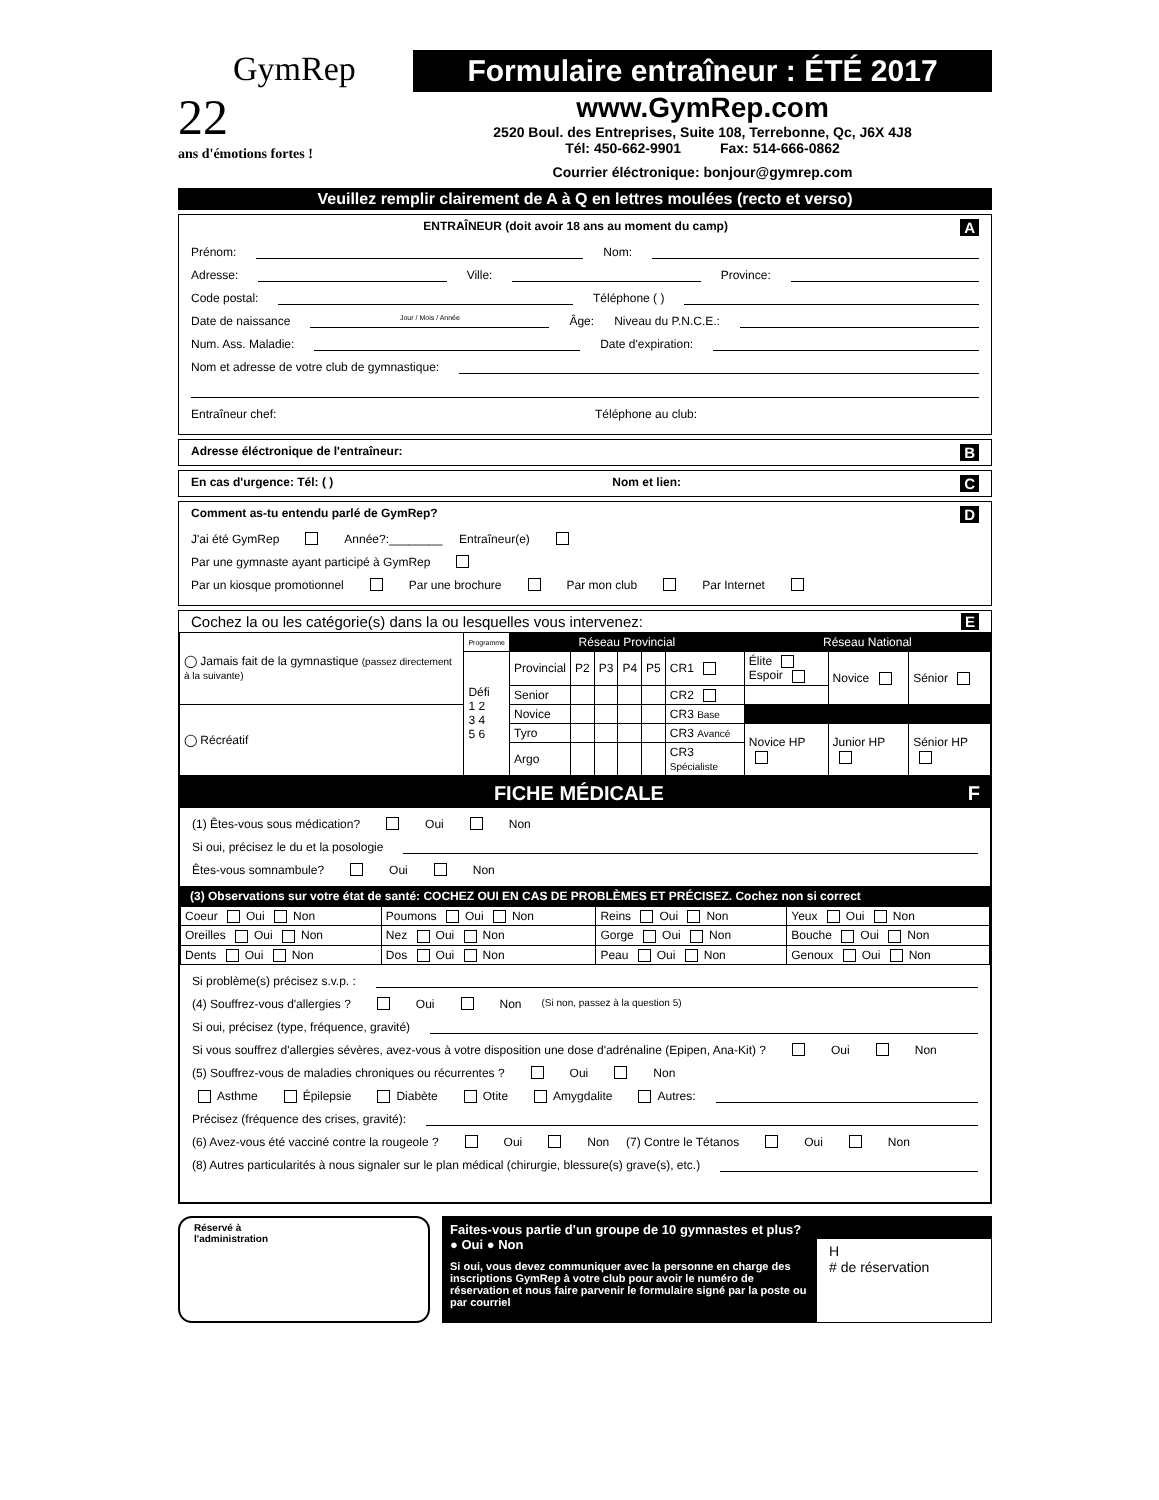GymRep
22
ans d'émotions fortes !
Formulaire entraîneur : ÉTÉ 2017
www.GymRep.com
2520 Boul. des Entreprises, Suite 108, Terrebonne, Qc, J6X 4J8
Tél: 450-662-9901 Fax: 514-666-0862
Courrier éléctronique: bonjour@gymrep.com
Veuillez remplir clairement de A à Q en lettres moulées (recto et verso)
ENTRAÎNEUR (doit avoir 18 ans au moment du camp) A
Prénom: Nom:
Adresse: Ville: Province:
Code postal: Téléphone ( )
Date de naissance Jour / Mois / Année Âge: Niveau du P.N.C.E.:
Num. Ass. Maladie: Date d'expiration:
Nom et adresse de votre club de gymnastique:
Entraîneur chef: Téléphone au club:
Adresse éléctronique de l'entraîneur: B
En cas d'urgence: Tél: ( ) Nom et lien: C
Comment as-tu entendu parlé de GymRep? D
J'ai été GymRep Année?:________ Entraîneur(e)
Par une gymnaste ayant participé à GymRep
Par un kiosque promotionnel Par une brochure Par mon club Par Internet
Cochez la ou les catégorie(s) dans la ou lesquelles vous intervenez: E
| ◯ Jamais fait de la gymnastique (passez directement à la suivante) | Programme | Réseau Provincial | | | | | | Réseau National | | |
| | Défi 1 2 3 4 5 6 | Provincial | P2 | P3 | P4 | P5 | CR1 | Élite Espoir | Novice | Sénior |
| | | Senior | | | | | CR2 | | | |
| ◯ Récréatif | | Novice | | | | | CR3 Base | | | |
| | | Tyro | | | | | CR3 Avancé | Novice HP | Junior HP | Sénior HP |
| | | Argo | | | | | CR3 Spécialiste | | | |
FICHE MÉDICALE F
(1) Êtes-vous sous médication? Oui Non
Si oui, précisez le du et la posologie
Êtes-vous somnambule? Oui Non
(3) Observations sur votre état de santé: COCHEZ OUI EN CAS DE PROBLÈMES ET PRÉCISEZ. Cochez non si correct
| Coeur Oui Non | Poumons Oui Non | Reins Oui Non | Yeux Oui Non |
| Oreilles Oui Non | Nez Oui Non | Gorge Oui Non | Bouche Oui Non |
| Dents Oui Non | Dos Oui Non | Peau Oui Non | Genoux Oui Non |
Si problème(s) précisez s.v.p. :
(4) Souffrez-vous d'allergies ? Oui Non (Si non, passez à la question 5)
Si oui, précisez (type, fréquence, gravité)
Si vous souffrez d'allergies sévères, avez-vous à votre disposition une dose d'adrénaline (Epipen, Ana-Kit) ? Oui Non
(5) Souffrez-vous de maladies chroniques ou récurrentes ? Oui Non
Asthme Épilepsie Diabète Otite Amygdalite Autres:
Précisez (fréquence des crises, gravité):
(6) Avez-vous été vacciné contre la rougeole ? Oui Non (7) Contre le Tétanos Oui Non
(8) Autres particularités à nous signaler sur le plan médical (chirurgie, blessure(s) grave(s), etc.)
Réservé à
l'administration
Faites-vous partie d'un groupe de 10 gymnastes et plus? ● Oui ● Non
Si oui, vous devez communiquer avec la personne en charge des inscriptions GymRep à votre club pour avoir le numéro de réservation et nous faire parvenir le formulaire signé par la poste ou par courriel
H
# de réservation